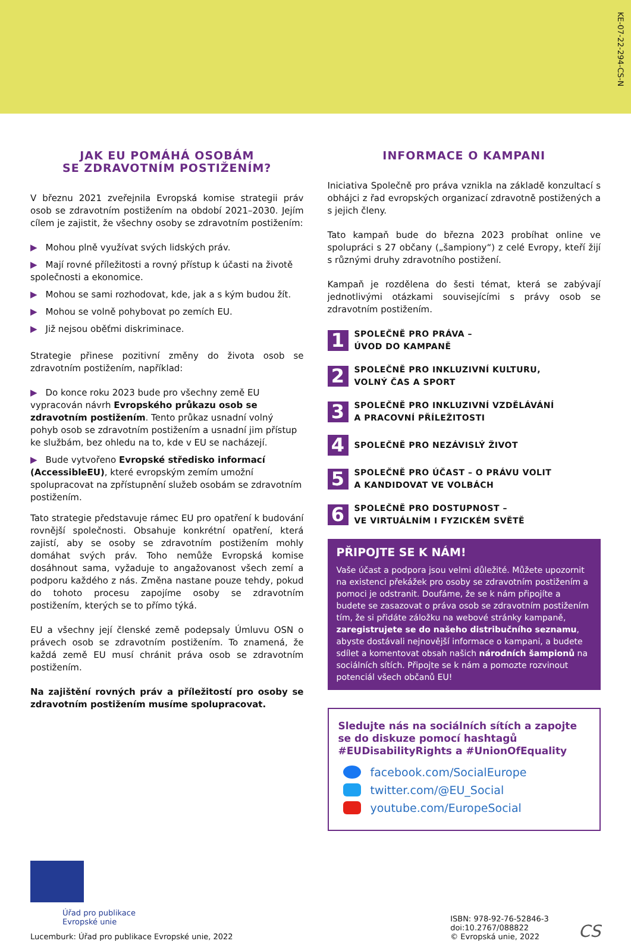KE-07-22-294-CS-N
JAK EU POMÁHÁ OSOBÁM
SE ZDRAVOTNÍM POSTIŽENÍM?
V březnu 2021 zveřejnila Evropská komise strategii práv osob se zdravotním postižením na období 2021–2030. Jejím cílem je zajistit, že všechny osoby se zdravotním postižením:
▶ Mohou plně využívat svých lidských práv.
▶ Mají rovné příležitosti a rovný přístup k účasti na životě společnosti a ekonomice.
▶ Mohou se sami rozhodovat, kde, jak a s kým budou žít.
▶ Mohou se volně pohybovat po zemích EU.
▶ Již nejsou oběťmi diskriminace.
Strategie přinese pozitivní změny do života osob se zdravotním postižením, například:
▶ Do konce roku 2023 bude pro všechny země EU vypracován návrh Evropského průkazu osob se zdravotním postižením. Tento průkaz usnadní volný pohyb osob se zdravotním postižením a usnadní jim přístup ke službám, bez ohledu na to, kde v EU se nacházejí.
▶ Bude vytvořeno Evropské středisko informací (AccessibleEU), které evropským zemím umožní spolupracovat na zpřístupnění služeb osobám se zdravotním postižením.
Tato strategie představuje rámec EU pro opatření k budování rovnější společnosti. Obsahuje konkrétní opatření, která zajistí, aby se osoby se zdravotním postižením mohly domáhat svých práv. Toho nemůže Evropská komise dosáhnout sama, vyžaduje to angažovanost všech zemí a podporu každého z nás. Změna nastane pouze tehdy, pokud do tohoto procesu zapojíme osoby se zdravotním postižením, kterých se to přímo týká.
EU a všechny její členské země podepsaly Úmluvu OSN o právech osob se zdravotním postižením. To znamená, že každá země EU musí chránit práva osob se zdravotním postižením.
Na zajištění rovných práv a příležitostí pro osoby se zdravotním postižením musíme spolupracovat.
INFORMACE O KAMPANI
Iniciativa Společně pro práva vznikla na základě konzultací s obhájci z řad evropských organizací zdravotně postižených a s jejich členy.
Tato kampaň bude do března 2023 probíhat online ve spolupráci s 27 občany („šampiony“) z celé Evropy, kteří žijí s různými druhy zdravotního postižení.
Kampaň je rozdělena do šesti témat, která se zabývají jednotlivými otázkami souvisejícími s právy osob se zdravotním postižením.
1
SPOLEČNĚ PRO PRÁVA –
ÚVOD DO KAMPANĚ
2
SPOLEČNĚ PRO INKLUZIVNÍ KULTURU,
VOLNÝ ČAS A SPORT
3
SPOLEČNĚ PRO INKLUZIVNÍ VZDĚLÁVÁNÍ
A PRACOVNÍ PŘÍLEŽITOSTI
4
SPOLEČNĚ PRO NEZÁVISLÝ ŽIVOT
5
SPOLEČNĚ PRO ÚČAST – O PRÁVU VOLIT
A KANDIDOVAT VE VOLBÁCH
6
SPOLEČNĚ PRO DOSTUPNOST –
VE VIRTUÁLNÍM I FYZICKÉM SVĚTĚ
PŘIPOJTE SE K NÁM!
Vaše účast a podpora jsou velmi důležité. Můžete upozornit na existenci překážek pro osoby se zdravotním postižením a pomoci je odstranit. Doufáme, že se k nám připojíte a budete se zasazovat o práva osob se zdravotním postižením tím, že si přidáte záložku na webové stránky kampaně, zaregistrujete se do našeho distribučního seznamu, abyste dostávali nejnovější informace o kampani, a budete sdílet a komentovat obsah našich národních šampionů na sociálních sítích. Připojte se k nám a pomozte rozvinout potenciál všech občanů EU!
Sledujte nás na sociálních sítích a zapojte se do diskuze pomocí hashtagů #EUDisabilityRights a #UnionOfEquality
facebook.com/SocialEurope
twitter.com/@EU_Social
youtube.com/EuropeSocial
Úřad pro publikace
Evropské unie
Lucemburk: Úřad pro publikace Evropské unie, 2022
ISBN: 978-92-76-52846-3
doi:10.2767/088822
© Evropská unie, 2022
CS